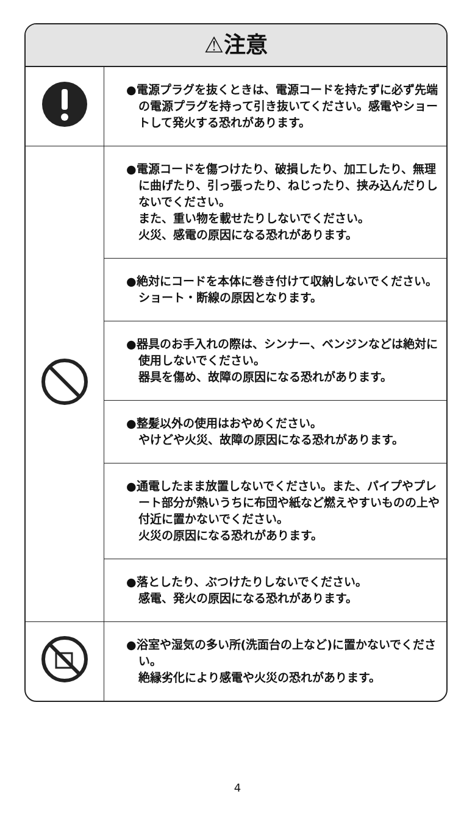⚠注意
| | ●電源プラグを抜くときは、電源コードを持たずに必ず先端の電源プラグを持って引き抜いてください。感電やショートして発火する恐れがあります。 |
| | ●電源コードを傷つけたり、破損したり、加工したり、無理に曲げたり、引っ張ったり、ねじったり、挟み込んだりしないでください。 また、重い物を載せたりしないでください。 火災、感電の原因になる恐れがあります。 |
| | ●絶対にコードを本体に巻き付けて収納しないでください。 ショート・断線の原因となります。 |
| | ●器具のお手入れの際は、シンナー、ベンジンなどは絶対に使用しないでください。 器具を傷め、故障の原因になる恐れがあります。 |
| | ●整髪以外の使用はおやめください。 やけどや火災、故障の原因になる恐れがあります。 |
| | ●通電したまま放置しないでください。また、パイプやプレート部分が熱いうちに布団や紙など燃えやすいものの上や付近に置かないでください。 火災の原因になる恐れがあります。 |
| | ●落としたり、ぶつけたりしないでください。 感電、発火の原因になる恐れがあります。 |
| | ●浴室や湿気の多い所(洗面台の上など)に置かないでください。 絶縁劣化により感電や火災の恐れがあります。 |
4